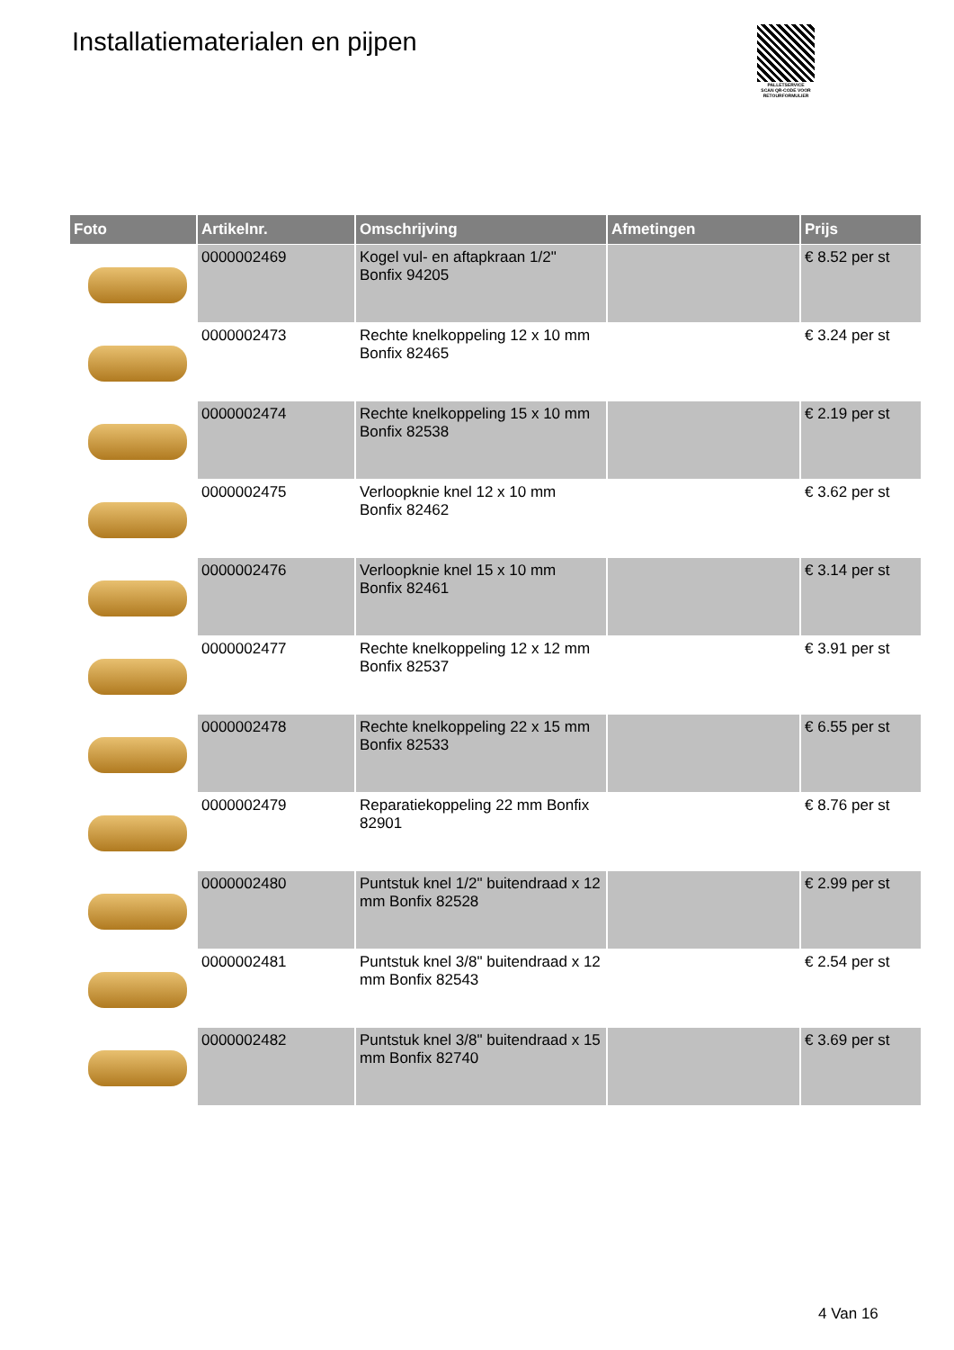Installatiematerialen en pijpen
PALLETSERVICE
SCAN QR-CODE VOOR RETOURFORMULIER
| Foto | Artikelnr. | Omschrijving | Afmetingen | Prijs |
| --- | --- | --- | --- | --- |
| | 0000002469 | Kogel vul- en aftapkraan 1/2" Bonfix 94205 | | € 8.52 per st |
| | 0000002473 | Rechte knelkoppeling 12 x 10 mm Bonfix 82465 | | € 3.24 per st |
| | 0000002474 | Rechte knelkoppeling 15 x 10 mm Bonfix 82538 | | € 2.19 per st |
| | 0000002475 | Verloopknie knel 12 x 10 mm Bonfix 82462 | | € 3.62 per st |
| | 0000002476 | Verloopknie knel 15 x 10 mm Bonfix 82461 | | € 3.14 per st |
| | 0000002477 | Rechte knelkoppeling 12 x 12 mm Bonfix 82537 | | € 3.91 per st |
| | 0000002478 | Rechte knelkoppeling 22 x 15 mm Bonfix 82533 | | € 6.55 per st |
| | 0000002479 | Reparatiekoppeling 22 mm Bonfix 82901 | | € 8.76 per st |
| | 0000002480 | Puntstuk knel 1/2" buitendraad x 12 mm Bonfix 82528 | | € 2.99 per st |
| | 0000002481 | Puntstuk knel 3/8" buitendraad x 12 mm Bonfix 82543 | | € 2.54 per st |
| | 0000002482 | Puntstuk knel 3/8" buitendraad x 15 mm Bonfix 82740 | | € 3.69 per st |
4 Van 16